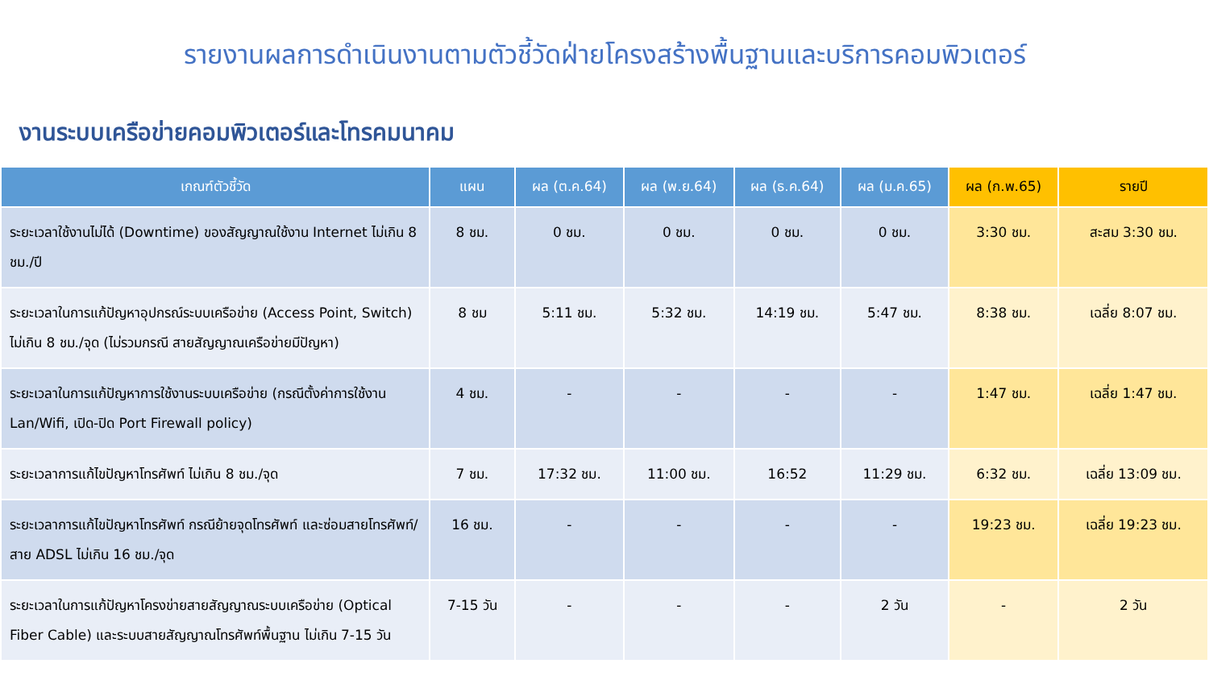รายงานผลการดำเนินงานตามตัวชี้วัดฝ่ายโครงสร้างพื้นฐานและบริการคอมพิวเตอร์
งานระบบเครือข่ายคอมพิวเตอร์และโทรคมนาคม
| เกณฑ์ตัวชี้วัด | แผน | ผล (ต.ค.64) | ผล (พ.ย.64) | ผล (ธ.ค.64) | ผล (ม.ค.65) | ผล (ก.พ.65) | รายปี |
| --- | --- | --- | --- | --- | --- | --- | --- |
| ระยะเวลาใช้งานไม่ได้ (Downtime) ของสัญญาณใช้งาน Internet ไม่เกิน 8 ชม./ปี | 8 ชม. | 0 ชม. | 0 ชม. | 0 ชม. | 0 ชม. | 3:30 ชม. | สะสม 3:30 ชม. |
| ระยะเวลาในการแก้ปัญหาอุปกรณ์ระบบเครือข่าย (Access Point, Switch) ไม่เกิน 8 ชม./จุด (ไม่รวมกรณี สายสัญญาณเครือข่ายมีปัญหา) | 8 ชม | 5:11 ชม. | 5:32 ชม. | 14:19 ชม. | 5:47 ชม. | 8:38 ชม. | เฉลี่ย 8:07 ชม. |
| ระยะเวลาในการแก้ปัญหาการใช้งานระบบเครือข่าย (กรณีตั้งค่าการใช้งาน Lan/Wifi, เปิด-ปิด Port Firewall policy) | 4 ชม. | - | - | - | - | 1:47 ชม. | เฉลี่ย 1:47 ชม. |
| ระยะเวลาการแก้ไขปัญหาโทรศัพท์ ไม่เกิน 8 ชม./จุด | 7 ชม. | 17:32 ชม. | 11:00 ชม. | 16:52 | 11:29 ชม. | 6:32 ชม. | เฉลี่ย 13:09 ชม. |
| ระยะเวลาการแก้ไขปัญหาโทรศัพท์ กรณีย้ายจุดโทรศัพท์ และซ่อมสายโทรศัพท์/สาย ADSL ไม่เกิน 16 ชม./จุด | 16 ชม. | - | - | - | - | 19:23 ชม. | เฉลี่ย 19:23 ชม. |
| ระยะเวลาในการแก้ปัญหาโครงข่ายสายสัญญาณระบบเครือข่าย (Optical Fiber Cable) และระบบสายสัญญาณโทรศัพท์พื้นฐาน ไม่เกิน 7-15 วัน | 7-15 วัน | - | - | - | 2 วัน | - | 2 วัน |